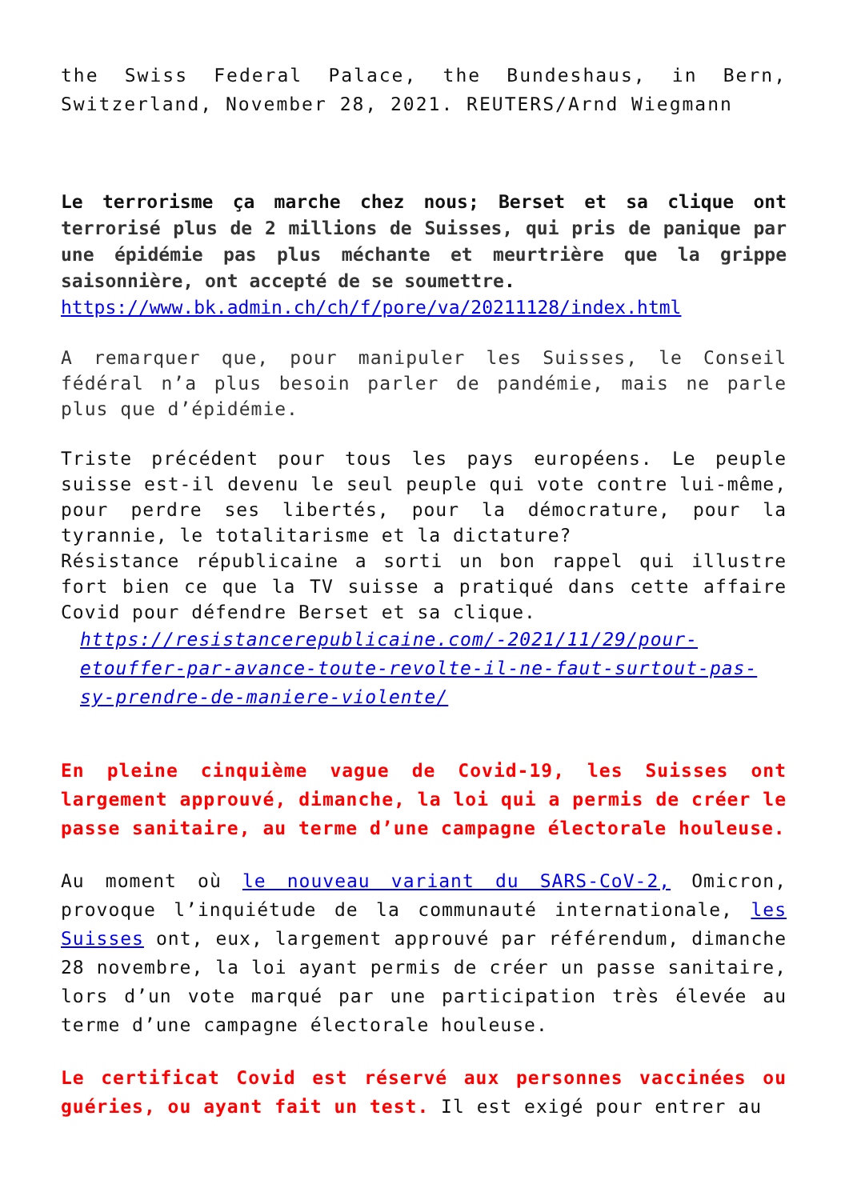the Swiss Federal Palace, the Bundeshaus, in Bern, Switzerland, November 28, 2021. REUTERS/Arnd Wiegmann
Le terrorisme ça marche chez nous; Berset et sa clique ont terrorisé plus de 2 millions de Suisses, qui pris de panique par une épidémie pas plus méchante et meurtrière que la grippe saisonnière, ont accepté de se soumettre.
https://www.bk.admin.ch/ch/f/pore/va/20211128/index.html
A remarquer que, pour manipuler les Suisses, le Conseil fédéral n’a plus besoin parler de pandémie, mais ne parle plus que d’épidémie.
Triste précédent pour tous les pays européens. Le peuple suisse est-il devenu le seul peuple qui vote contre lui-même, pour perdre ses libertés, pour la démocrature, pour la tyrannie, le totalitarisme et la dictature?
Résistance républicaine a sorti un bon rappel qui illustre fort bien ce que la TV suisse a pratiqué dans cette affaire Covid pour défendre Berset et sa clique.
https://resistancerepublicaine.com/-2021/11/29/pour-etouffer-par-avance-toute-revolte-il-ne-faut-surtout-pas-sy-prendre-de-maniere-violente/
En pleine cinquième vague de Covid-19, les Suisses ont largement approuvé, dimanche, la loi qui a permis de créer le passe sanitaire, au terme d’une campagne électorale houleuse.
Au moment où le nouveau variant du SARS-CoV-2, Omicron, provoque l’inquiétude de la communauté internationale, les Suisses ont, eux, largement approuvé par référendum, dimanche 28 novembre, la loi ayant permis de créer un passe sanitaire, lors d’un vote marqué par une participation très élevée au terme d’une campagne électorale houleuse.
Le certificat Covid est réservé aux personnes vaccinées ou guéries, ou ayant fait un test. Il est exigé pour entrer au